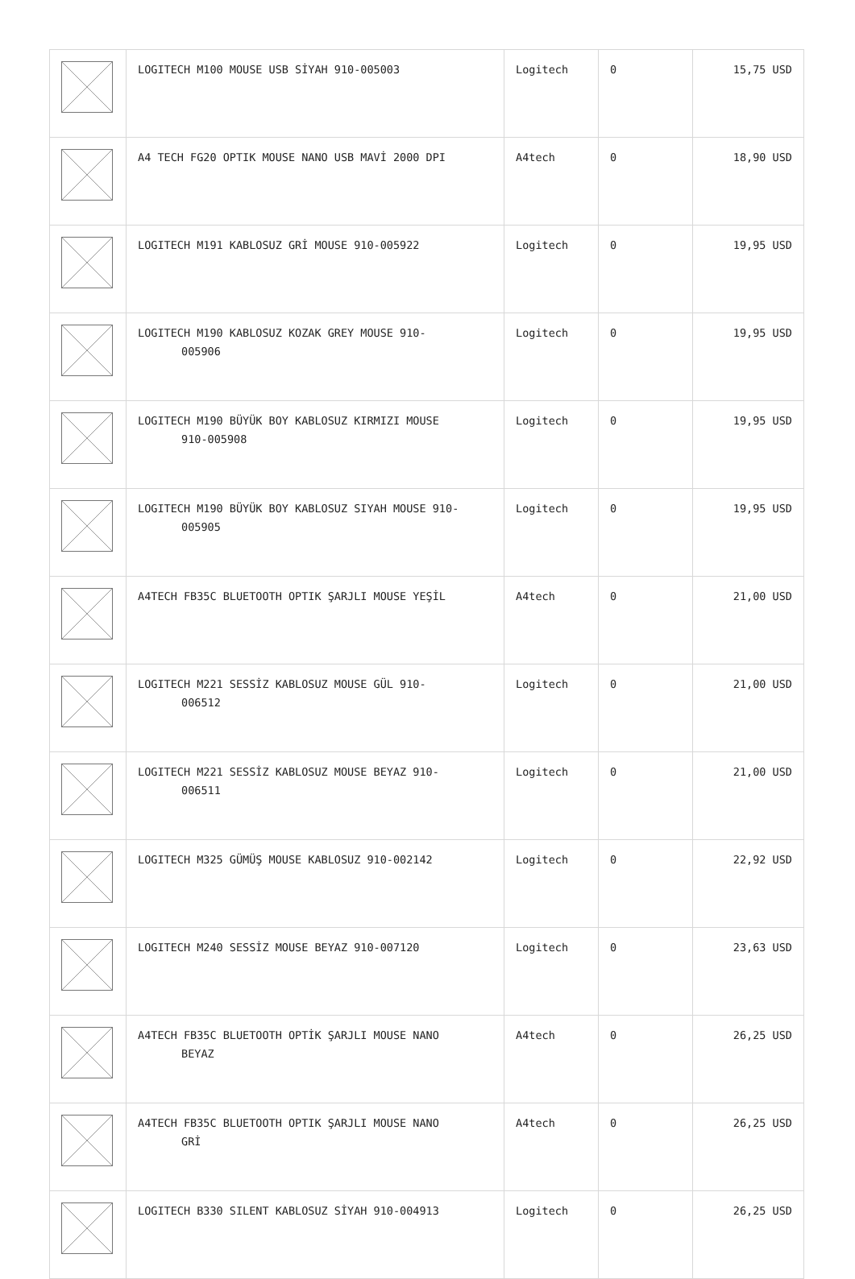| | LOGITECH M100 MOUSE USB SİYAH 910-005003 | Logitech | 0 | 15,75 USD |
| | A4 TECH FG20 OPTIK MOUSE NANO USB MAVİ 2000 DPI | A4tech | 0 | 18,90 USD |
| | LOGITECH M191 KABLOSUZ GRİ MOUSE 910-005922 | Logitech | 0 | 19,95 USD |
| | LOGITECH M190 KABLOSUZ KOZAK GREY MOUSE 910- 005906 | Logitech | 0 | 19,95 USD |
| | LOGITECH M190 BÜYÜK BOY KABLOSUZ KIRMIZI MOUSE 910-005908 | Logitech | 0 | 19,95 USD |
| | LOGITECH M190 BÜYÜK BOY KABLOSUZ SIYAH MOUSE 910- 005905 | Logitech | 0 | 19,95 USD |
| | A4TECH FB35C BLUETOOTH OPTIK ŞARJLI MOUSE YEŞİL | A4tech | 0 | 21,00 USD |
| | LOGITECH M221 SESSİZ KABLOSUZ MOUSE GÜL 910- 006512 | Logitech | 0 | 21,00 USD |
| | LOGITECH M221 SESSİZ KABLOSUZ MOUSE BEYAZ 910- 006511 | Logitech | 0 | 21,00 USD |
| | LOGITECH M325 GÜMÜŞ MOUSE KABLOSUZ 910-002142 | Logitech | 0 | 22,92 USD |
| | LOGITECH M240 SESSİZ MOUSE BEYAZ 910-007120 | Logitech | 0 | 23,63 USD |
| | A4TECH FB35C BLUETOOTH OPTİK ŞARJLI MOUSE NANO BEYAZ | A4tech | 0 | 26,25 USD |
| | A4TECH FB35C BLUETOOTH OPTIK ŞARJLI MOUSE NANO GRİ | A4tech | 0 | 26,25 USD |
| | LOGITECH B330 SILENT KABLOSUZ SİYAH 910-004913 | Logitech | 0 | 26,25 USD |